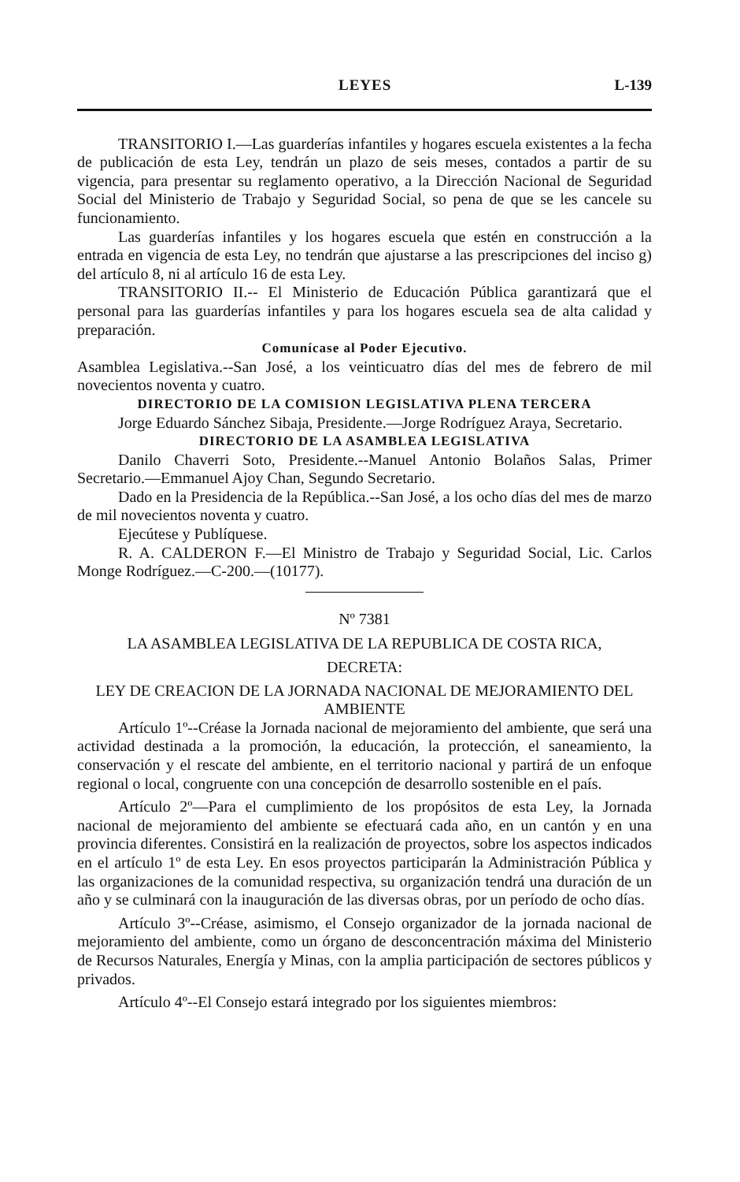LEYES L-139
TRANSITORIO I.—Las guarderías infantiles y hogares escuela existentes a la fecha de publicación de esta Ley, tendrán un plazo de seis meses, contados a partir de su vigencia, para presentar su reglamento operativo, a la Dirección Nacional de Seguridad Social del Ministerio de Trabajo y Seguridad Social, so pena de que se les cancele su funcionamiento.
Las guarderías infantiles y los hogares escuela que estén en construcción a la entrada en vigencia de esta Ley, no tendrán que ajustarse a las prescripciones del inciso g) del artículo 8, ni al artículo 16 de esta Ley.
TRANSITORIO II.-- El Ministerio de Educación Pública garantizará que el personal para las guarderías infantiles y para los hogares escuela sea de alta calidad y preparación.
Comunícase al Poder Ejecutivo.
Asamblea Legislativa.--San José, a los veinticuatro días del mes de febrero de mil novecientos noventa y cuatro.
DIRECTORIO DE LA COMISION LEGISLATIVA PLENA TERCERA
Jorge Eduardo Sánchez Sibaja, Presidente.—Jorge Rodríguez Araya, Secretario.
DIRECTORIO DE LA ASAMBLEA LEGISLATIVA
Danilo Chaverri Soto, Presidente.--Manuel Antonio Bolaños Salas, Primer Secretario.—Emmanuel Ajoy Chan, Segundo Secretario.
Dado en la Presidencia de la República.--San José, a los ocho días del mes de marzo de mil novecientos noventa y cuatro.
Ejecútese y Publíquese.
R. A. CALDERON F.—El Ministro de Trabajo y Seguridad Social, Lic. Carlos Monge Rodríguez.—C-200.—(10177).
Nº 7381
LA ASAMBLEA LEGISLATIVA DE LA REPUBLICA DE COSTA RICA,
DECRETA:
LEY DE CREACION DE LA JORNADA NACIONAL DE MEJORAMIENTO DEL AMBIENTE
Artículo 1º--Créase la Jornada nacional de mejoramiento del ambiente, que será una actividad destinada a la promoción, la educación, la protección, el saneamiento, la conservación y el rescate del ambiente, en el territorio nacional y partirá de un enfoque regional o local, congruente con una concepción de desarrollo sostenible en el país.
Artículo 2º—Para el cumplimiento de los propósitos de esta Ley, la Jornada nacional de mejoramiento del ambiente se efectuará cada año, en un cantón y en una provincia diferentes. Consistirá en la realización de proyectos, sobre los aspectos indicados en el artículo 1º de esta Ley. En esos proyectos participarán la Administración Pública y las organizaciones de la comunidad respectiva, su organización tendrá una duración de un año y se culminará con la inauguración de las diversas obras, por un período de ocho días.
Artículo 3º--Créase, asimismo, el Consejo organizador de la jornada nacional de mejoramiento del ambiente, como un órgano de desconcentración máxima del Ministerio de Recursos Naturales, Energía y Minas, con la amplia participación de sectores públicos y privados.
Artículo 4º--El Consejo estará integrado por los siguientes miembros: